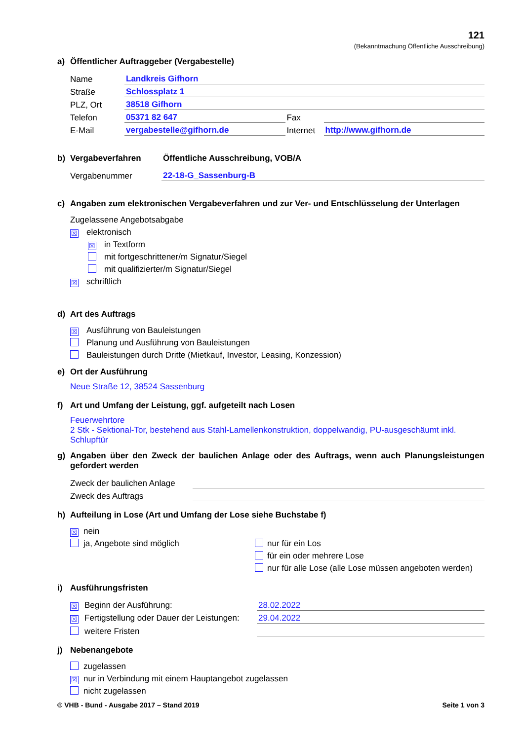121
(Bekanntmachung Öffentliche Ausschreibung)
a) Öffentlicher Auftraggeber (Vergabestelle)
Name Landkreis Gifhorn
Straße Schlossplatz 1
PLZ, Ort 38518 Gifhorn
Telefon 05371 82 647 Fax
E-Mail vergabestelle@gifhorn.de Internet http://www.gifhorn.de
b) Vergabeverfahren Öffentliche Ausschreibung, VOB/A
Vergabenummer 22-18-G_Sassenburg-B
c) Angaben zum elektronischen Vergabeverfahren und zur Ver- und Entschlüsselung der Unterlagen
Zugelassene Angebotsabgabe
☒ elektronisch
☒ in Textform
mit fortgeschrittener/m Signatur/Siegel
mit qualifizierter/m Signatur/Siegel
☒ schriftlich
d) Art des Auftrags
☒ Ausführung von Bauleistungen
Planung und Ausführung von Bauleistungen
Bauleistungen durch Dritte (Mietkauf, Investor, Leasing, Konzession)
e) Ort der Ausführung
Neue Straße 12, 38524 Sassenburg
f) Art und Umfang der Leistung, ggf. aufgeteilt nach Losen
Feuerwehrtore
2 Stk - Sektional-Tor, bestehend aus Stahl-Lamellenkonstruktion, doppelwandig, PU-ausgeschäumt inkl. Schlupftür
g) Angaben über den Zweck der baulichen Anlage oder des Auftrags, wenn auch Planungsleistungen gefordert werden
Zweck der baulichen Anlage
Zweck des Auftrags
h) Aufteilung in Lose (Art und Umfang der Lose siehe Buchstabe f)
☒ nein
ja, Angebote sind möglich
nur für ein Los
für ein oder mehrere Lose
nur für alle Lose (alle Lose müssen angeboten werden)
i) Ausführungsfristen
☒ Beginn der Ausführung: 28.02.2022
☒ Fertigstellung oder Dauer der Leistungen: 29.04.2022
weitere Fristen
j) Nebenangebote
zugelassen
☒ nur in Verbindung mit einem Hauptangebot zugelassen
nicht zugelassen
© VHB - Bund - Ausgabe 2017 – Stand 2019 Seite 1 von 3